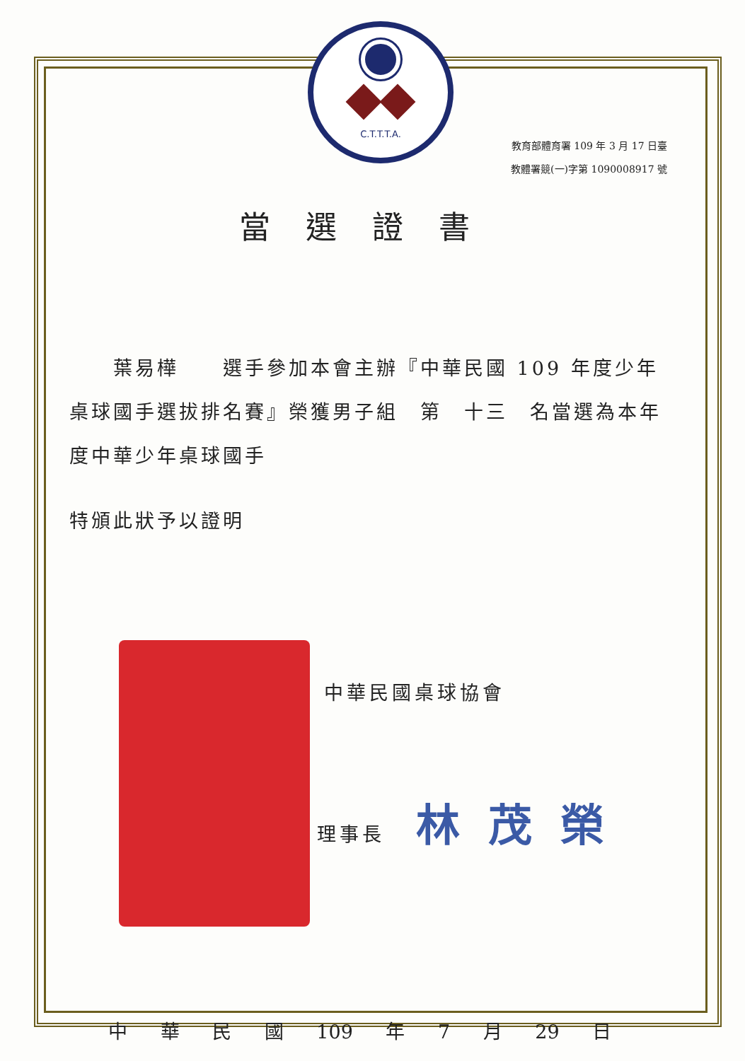C.T.T.T.A.
教育部體育署 109 年 3 月 17 日臺
教體署競(一)字第 1090008917 號
當選證書
  葉易樺  選手參加本會主辦『中華民國 109 年度少年桌球國手選拔排名賽』榮獲男子組 第 十三 名當選為本年度中華少年桌球國手
特頒此狀予以證明
中華民國桌球協會
理事長 林茂榮
中 華 民 國 109 年 7 月 29 日